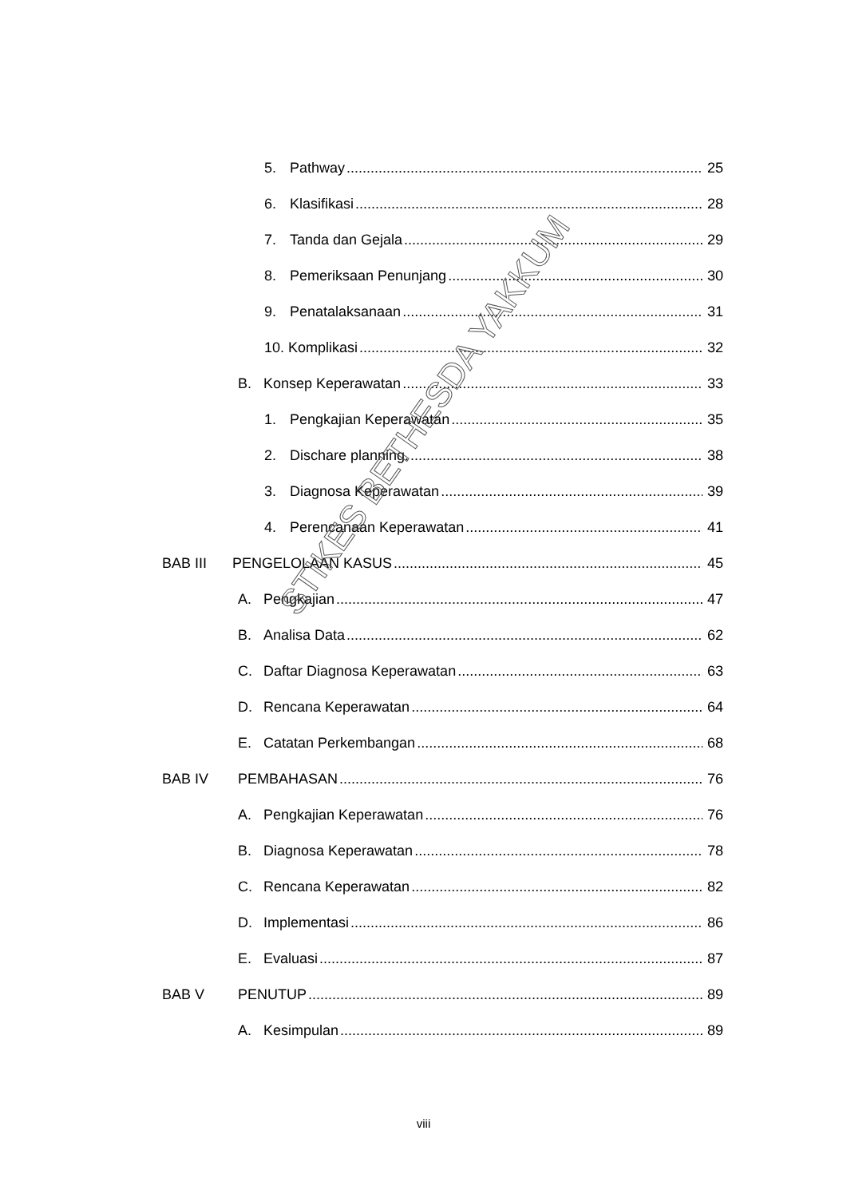5. Pathway 25
6. Klasifikasi 28
7. Tanda dan Gejala 29
8. Pemeriksaan Penunjang 30
9. Penatalaksanaan 31
10. Komplikasi 32
B. Konsep Keperawatan 33
1. Pengkajian Keperawatan 35
2. Dischare planning. 38
3. Diagnosa Keperawatan 39
4. Perencanaan Keperawatan 41
BAB III PENGELOLAAN KASUS 45
A. Pengkajian 47
B. Analisa Data 62
C. Daftar Diagnosa Keperawatan 63
D. Rencana Keperawatan 64
E. Catatan Perkembangan 68
BAB IV PEMBAHASAN 76
A. Pengkajian Keperawatan 76
B. Diagnosa Keperawatan 78
C. Rencana Keperawatan 82
D. Implementasi 86
E. Evaluasi 87
BAB V PENUTUP 89
A. Kesimpulan 89
viii
STIKES BETHESDA YAKKUM